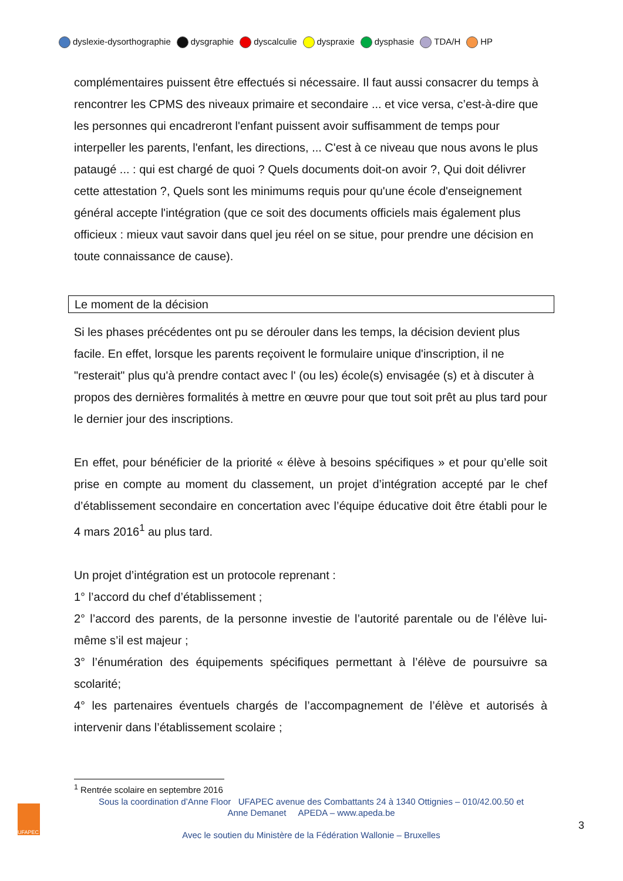dyslexie-dysorthographie dysgraphie dyscalculie dyspraxie dysphasie TDA/H HP
complémentaires puissent être effectués si nécessaire. Il faut aussi consacrer du temps à rencontrer les CPMS des niveaux primaire et secondaire ... et vice versa, c’est-à-dire que les personnes qui encadreront l'enfant puissent avoir suffisamment de temps pour interpeller les parents, l'enfant, les directions, ... C'est à ce niveau que nous avons le plus pataugé ... : qui est chargé de quoi ? Quels documents doit-on avoir ?, Qui doit délivrer cette attestation ?, Quels sont les minimums requis pour qu'une école d'enseignement général accepte l'intégration (que ce soit des documents officiels mais également plus officieux : mieux vaut savoir dans quel jeu réel on se situe, pour prendre une décision en toute connaissance de cause).
Le moment de la décision
Si les phases précédentes ont pu se dérouler dans les temps, la décision devient plus facile. En effet, lorsque les parents reçoivent le formulaire unique d'inscription, il ne "resterait" plus qu'à prendre contact avec l' (ou les) école(s) envisagée (s) et à discuter à propos des dernières formalités à mettre en œuvre pour que tout soit prêt au plus tard pour le dernier jour des inscriptions.
En effet, pour bénéficier de la priorité « élève à besoins spécifiques » et pour qu’elle soit prise en compte au moment du classement, un projet d’intégration accepté par le chef d’établissement secondaire en concertation avec l’équipe éducative doit être établi pour le 4 mars 2016<sup>1</sup> au plus tard.
Un projet d’intégration est un protocole reprenant :
1° l’accord du chef d’établissement ;
2° l’accord des parents, de la personne investie de l’autorité parentale ou de l’élève lui-même s’il est majeur ;
3° l’énumération des équipements spécifiques permettant à l’élève de poursuivre sa scolarité;
4° les partenaires éventuels chargés de l’accompagnement de l’élève et autorisés à intervenir dans l’établissement scolaire ;
<sup>1</sup> Rentrée scolaire en septembre 2016
Sous la coordination d’Anne Floor UFAPEC avenue des Combattants 24 à 1340 Ottignies – 010/42.00.50 et
Anne Demanet APEDA – www.apeda.be
Avec le soutien du Ministère de la Fédération Wallonie – Bruxelles
UFAPEC
3